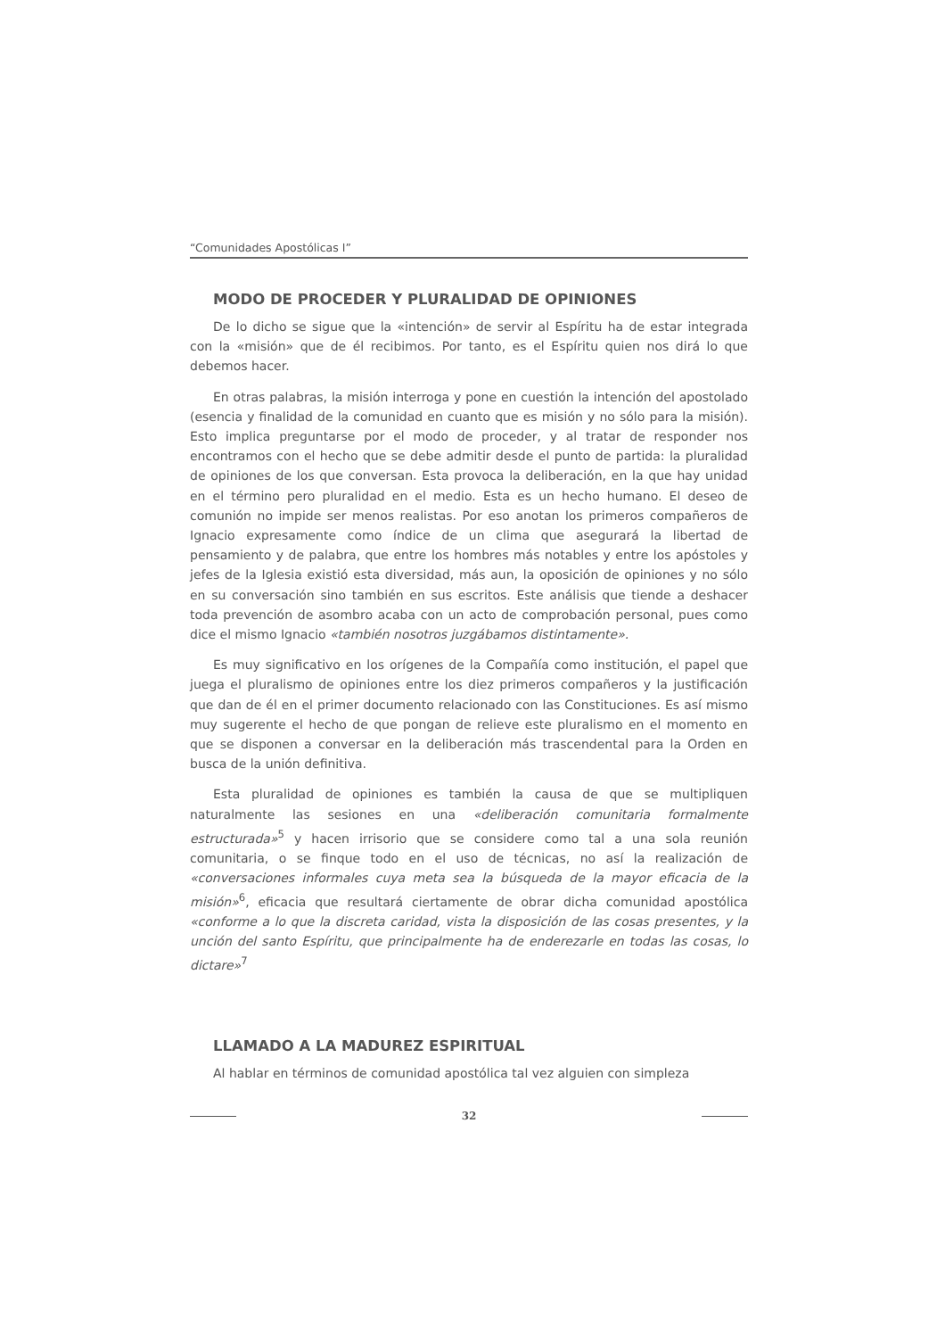“Comunidades Apostólicas I”
MODO DE PROCEDER Y PLURALIDAD DE OPINIONES
De lo dicho se sigue que la «intención» de servir al Espíritu ha de estar integrada con la «misión» que de él recibimos. Por tanto, es el Espíritu quien nos dirá lo que debemos hacer.
En otras palabras, la misión interroga y pone en cuestión la intención del apostolado (esencia y finalidad de la comunidad en cuanto que es misión y no sólo para la misión). Esto implica preguntarse por el modo de proceder, y al tratar de responder nos encontramos con el hecho que se debe admitir desde el punto de partida: la pluralidad de opiniones de los que conversan. Esta provoca la deliberación, en la que hay unidad en el término pero pluralidad en el medio. Esta es un hecho humano. El deseo de comunión no impide ser menos realistas. Por eso anotan los primeros compañeros de Ignacio expresamente como índice de un clima que asegurará la libertad de pensamiento y de palabra, que entre los hombres más notables y entre los apóstoles y jefes de la Iglesia existió esta diversidad, más aun, la oposición de opiniones y no sólo en su conversación sino también en sus escritos. Este análisis que tiende a deshacer toda prevención de asombro acaba con un acto de comprobación personal, pues como dice el mismo Ignacio «también nosotros juzgábamos distintamente».
Es muy significativo en los orígenes de la Compañía como institución, el papel que juega el pluralismo de opiniones entre los diez primeros compañeros y la justificación que dan de él en el primer documento relacionado con las Constituciones. Es así mismo muy sugerente el hecho de que pongan de relieve este pluralismo en el momento en que se disponen a conversar en la deliberación más trascendental para la Orden en busca de la unión definitiva.
Esta pluralidad de opiniones es también la causa de que se multipliquen naturalmente las sesiones en una «deliberación comunitaria formalmente estructurada»<sup>5</sup> y hacen irrisorio que se considere como tal a una sola reunión comunitaria, o se finque todo en el uso de técnicas, no así la realización de «conversaciones informales cuya meta sea la búsqueda de la mayor eficacia de la misión»<sup>6</sup>, eficacia que resultará ciertamente de obrar dicha comunidad apostólica «conforme a lo que la discreta caridad, vista la disposición de las cosas presentes, y la unción del santo Espíritu, que principalmente ha de enderezarle en todas las cosas, lo dictare»<sup>7</sup>
LLAMADO A LA MADUREZ ESPIRITUAL
Al hablar en términos de comunidad apostólica tal vez alguien con simpleza
32